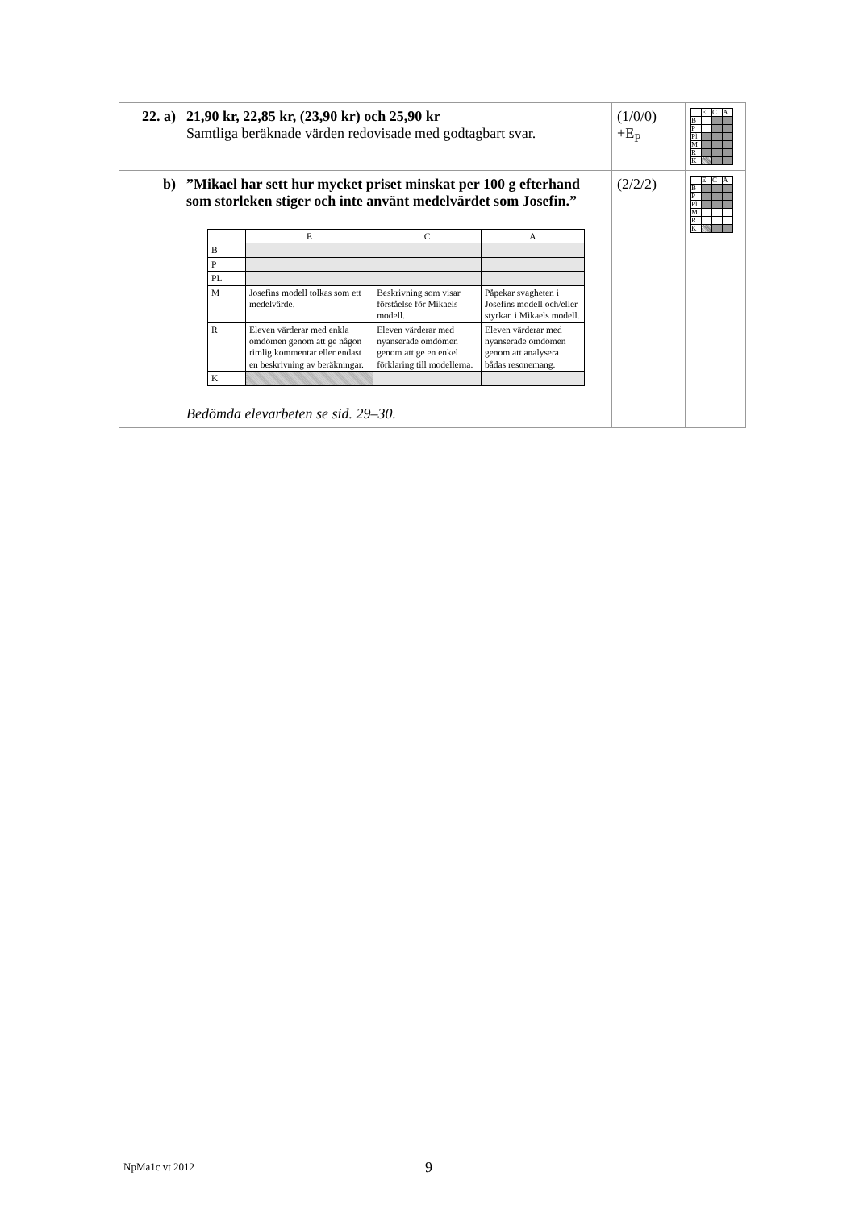| 22. a) | 21,90 kr, 22,85 kr, (23,90 kr) och 25,90 kr Samtliga beräknade värden redovisade med godtagbart svar. | (1/0/0) +E<sub>P</sub> | / / E / C / A / / B / / / / / P / / / / / Pl / / / / / M / / / / / R / / / / / K / / / / |
| b) | ”Mikael har sett hur mycket priset minskat per 100 g efter­hand som storleken stiger och inte använt medelvärdet som Josefin.” / / E / C / A / / B / / / / / P / / / / / PL / / / / / M / Josefins modell tolkas som ett medelvärde. / Beskrivning som visar förståelse för Mikaels modell. / Påpekar svagheten i Josefins modell och/eller styrkan i Mikaels modell. / / R / Eleven värderar med enkla omdömen genom att ge någon rimlig kommentar eller endast en beskrivning av beräkningar. / Eleven värderar med nyanserade omdömen genom att ge en enkel förklaring till modellerna. / Eleven värderar med nyanserade omdömen genom att analysera bådas resonemang. / / K / / / / Bedömda elevarbeten se sid. 29–30. | (2/2/2) | / / E / C / A / / B / / / / / P / / / / / Pl / / / / / M / / / / / R / / / / / K / / / / |
NpMa1c vt 2012 9